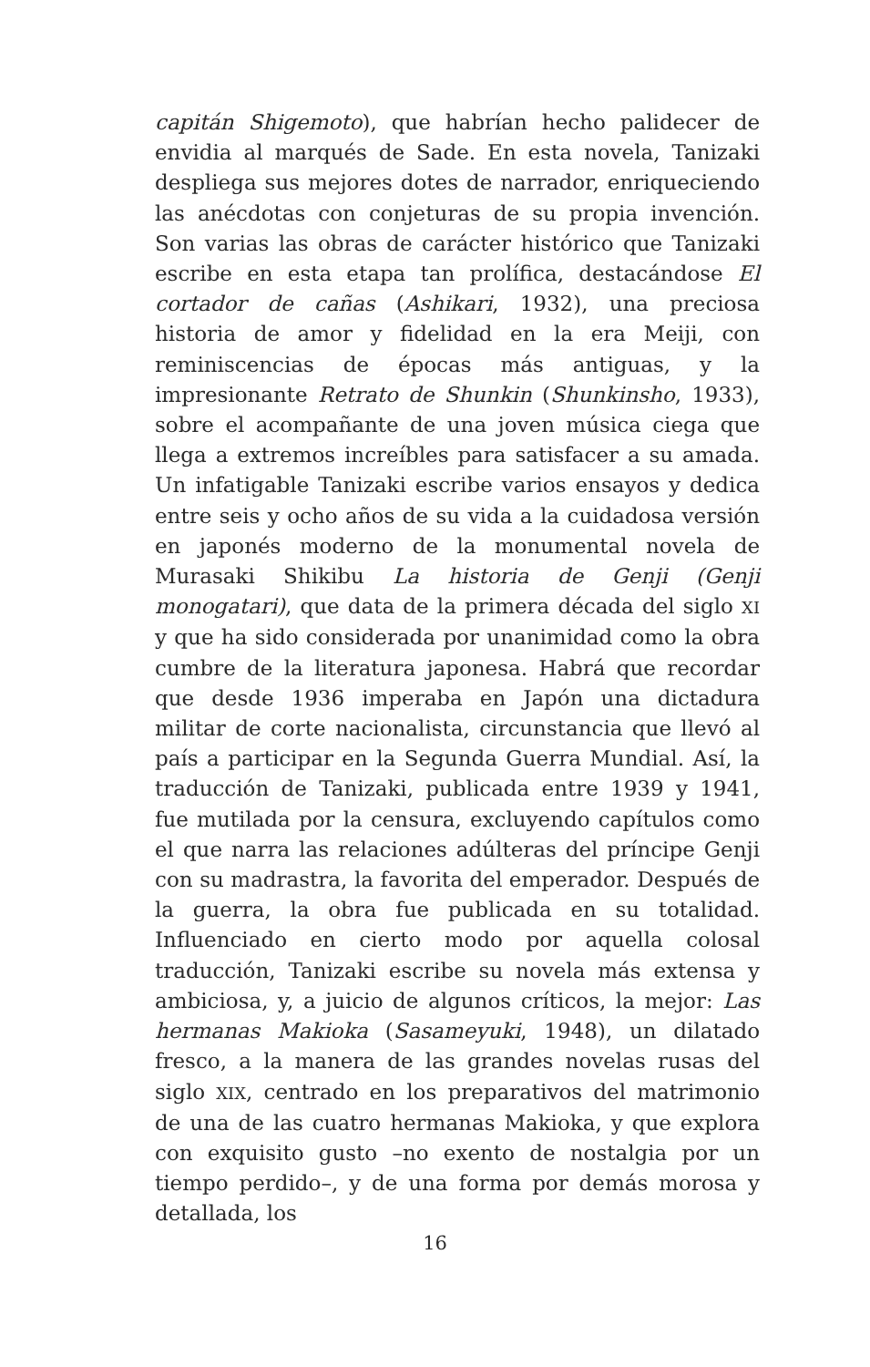capitán Shigemoto), que habrían hecho palidecer de envidia al marqués de Sade. En esta novela, Tanizaki despliega sus mejores dotes de narrador, enriqueciendo las anécdotas con conjeturas de su propia invención. Son varias las obras de carácter histórico que Tanizaki escribe en esta etapa tan prolífica, destacándose El cortador de cañas (Ashikari, 1932), una preciosa historia de amor y fidelidad en la era Meiji, con reminiscencias de épocas más antiguas, y la impresionante Retrato de Shunkin (Shunkinsho, 1933), sobre el acompañante de una joven música ciega que llega a extremos increíbles para satisfacer a su amada. Un infatigable Tanizaki escribe varios ensayos y dedica entre seis y ocho años de su vida a la cuidadosa versión en japonés moderno de la monumental novela de Murasaki Shikibu La historia de Genji (Genji monogatari), que data de la primera década del siglo XI y que ha sido considerada por unanimidad como la obra cumbre de la literatura japonesa. Habrá que recordar que desde 1936 imperaba en Japón una dictadura militar de corte nacionalista, circunstancia que llevó al país a participar en la Segunda Guerra Mundial. Así, la traducción de Tanizaki, publicada entre 1939 y 1941, fue mutilada por la censura, excluyendo capítulos como el que narra las relaciones adúlteras del príncipe Genji con su madrastra, la favorita del emperador. Después de la guerra, la obra fue publicada en su totalidad. Influenciado en cierto modo por aquella colosal traducción, Tanizaki escribe su novela más extensa y ambiciosa, y, a juicio de algunos críticos, la mejor: Las hermanas Makioka (Sasameyuki, 1948), un dilatado fresco, a la manera de las grandes novelas rusas del siglo XIX, centrado en los preparativos del matrimonio de una de las cuatro hermanas Makioka, y que explora con exquisito gusto –no exento de nostalgia por un tiempo perdido–, y de una forma por demás morosa y detallada, los
16